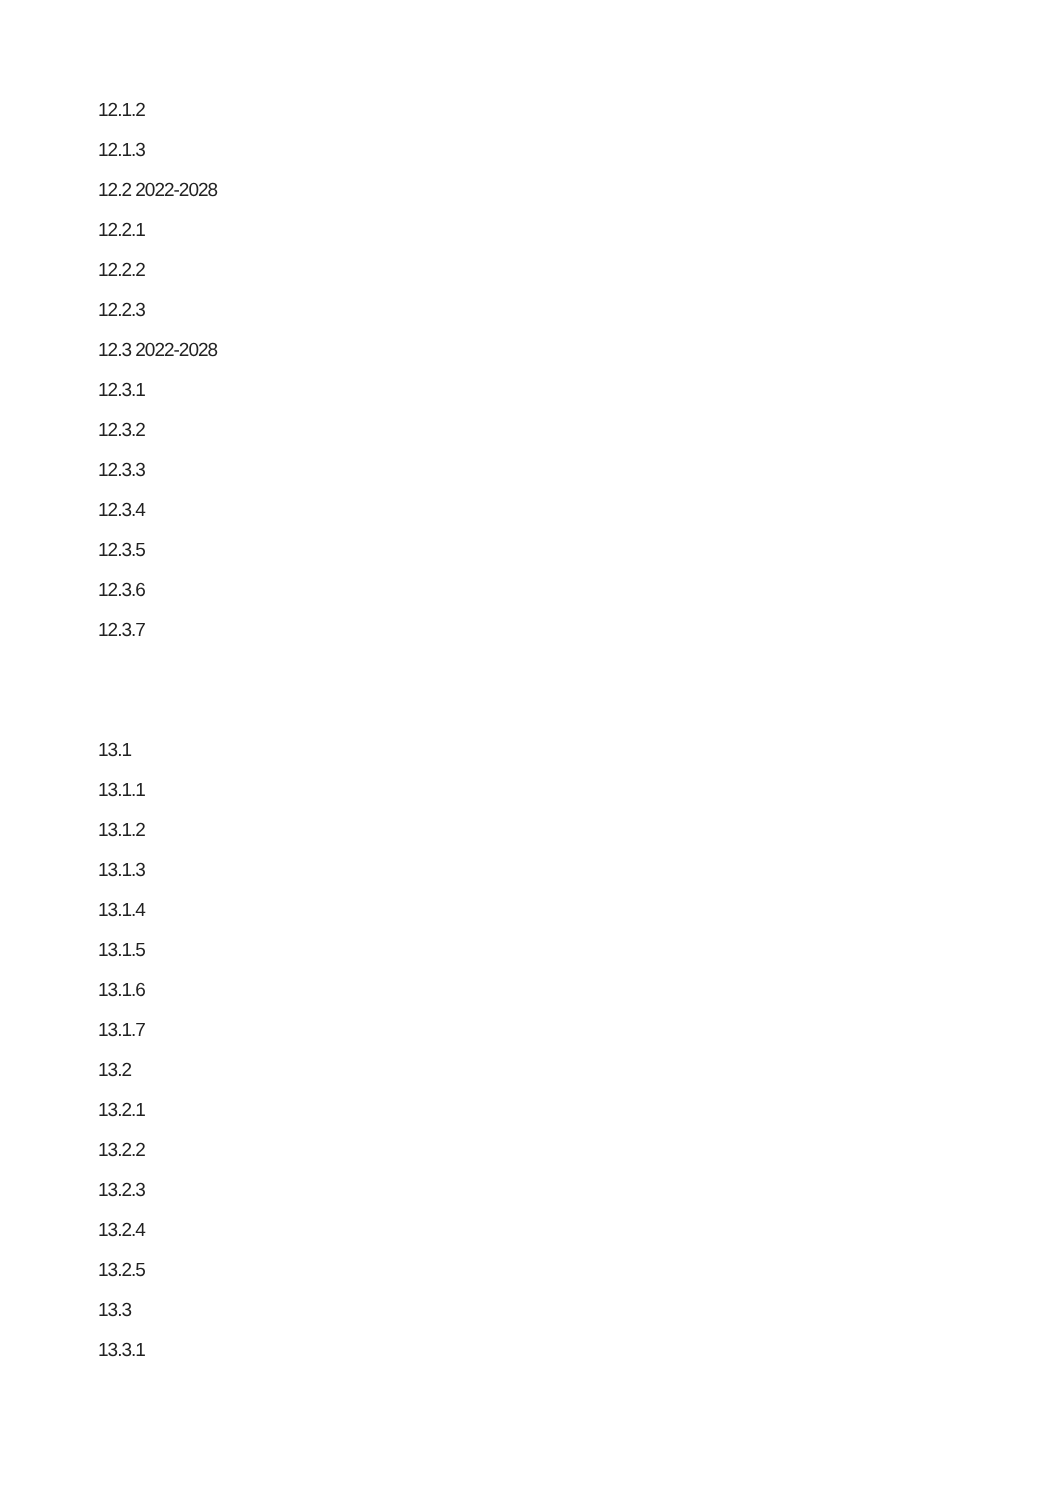12.1.2
12.1.3
12.2 2022-2028
12.2.1
12.2.2
12.2.3
12.3 2022-2028
12.3.1
12.3.2
12.3.3
12.3.4
12.3.5
12.3.6
12.3.7
13.1
13.1.1
13.1.2
13.1.3
13.1.4
13.1.5
13.1.6
13.1.7
13.2
13.2.1
13.2.2
13.2.3
13.2.4
13.2.5
13.3
13.3.1